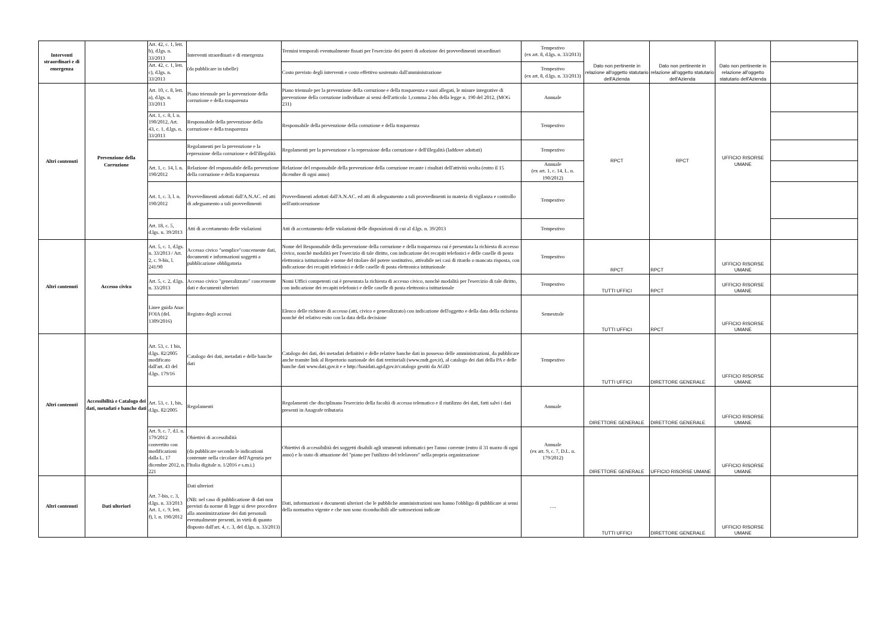| Interventi straordinari e di emergenza | | Art. 42, c. 1, lett. b), d.lgs. n. 33/2013 | Interventi straordinari e di emergenza (da pubblicare in tabelle) | Termini temporali eventualmente fissati per l'esercizio dei poteri di adozione dei provvedimenti straordinari | Tempestivo (ex art. 8, d.lgs. n. 33/2013) | Dato non pertinente in relazione all'oggetto statutario dell'Azienda | Dato non pertinente in relazione all'oggetto statutario dell'Azienda | Dato non pertinente in relazione all'oggetto statutario dell'Azienda | |
| | | Art. 42, c. 1, lett. c), d.lgs. n. 33/2013 | | Costo previsto degli interventi e costo effettivo sostenuto dall'amministrazione | Tempestivo (ex art. 8, d.lgs. n. 33/2013) | | | | |
| Altri contenuti | Prevenzione della Corruzione | Art. 10, c. 8, lett. a), d.lgs. n. 33/2013 | Piano triennale per la prevenzione della corruzione e della trasparenza | Piano triennale per la prevenzione della corruzione e della trasparenza e suoi allegati, le misure integrative di prevenzione della corruzione individuate ai sensi dell'articolo 1,comma 2-bis della legge n. 190 del 2012, (MOG 231) | Annuale | RPCT | RPCT | UFFICIO RISORSE UMANE | |
| | | Art. 1, c. 8, l. n. 190/2012, Art. 43, c. 1, d.lgs. n. 33/2013 | Responsabile della prevenzione della corruzione e della trasparenza | Responsabile della prevenzione della corruzione e della trasparenza | Tempestivo | | | | |
| | | | Regolamenti per la prevenzione e la repressione della corruzione e dell'illegalità | Regolamenti per la prevenzione e la repressione della corruzione e dell'illegalità (laddove adottati) | Tempestivo | | | | |
| | | Art. 1, c. 14, l. n. 190/2012 | Relazione del responsabile della prevenzione della corruzione e della trasparenza | Relazione del responsabile della prevenzione della corruzione recante i risultati dell'attività svolta (entro il 15 dicembre di ogni anno) | Annuale (ex art. 1, c. 14, L. n. 190/2012) | | | | |
| | | Art. 1, c. 3, l. n. 190/2012 | Provvedimenti adottati dall'A.N.AC. ed atti di adeguamento a tali provvedimenti | Provvedimenti adottati dall'A.N.AC. ed atti di adeguamento a tali provvedimenti in materia di vigilanza e controllo nell'anticorruzione | Tempestivo | | | | |
| | | Art. 18, c. 5, d.lgs. n. 39/2013 | Atti di accertamento delle violazioni | Atti di accertamento delle violazioni delle disposizioni di cui al d.lgs. n. 39/2013 | Tempestivo | | | | |
| Altri contenuti | Accesso civico | Art. 5, c. 1, d.lgs. n. 33/2013 / Art. 2, c. 9-bis, l. 241/90 | Accesso civico "semplice"concernente dati, documenti e informazioni soggetti a pubblicazione obbligatoria | Nome del Responsabile della prevenzione della corruzione e della trasparenza cui è presentata la richiesta di accesso civico, nonchè modalità per l'esercizio di tale diritto, con indicazione dei recapiti telefonici e delle caselle di posta elettronica istituzionale e nome del titolare del potere sostitutivo, attivabile nei casi di ritardo o mancata risposta, con indicazione dei recapiti telefonici e delle caselle di posta elettronica istituzionale | Tempestivo | RPCT | RPCT | UFFICIO RISORSE UMANE | |
| | | Art. 5, c. 2, d.lgs. n. 33/2013 | Accesso civico "generalizzato" concernente dati e documenti ulteriori | Nomi Uffici competenti cui è presentata la richiesta di accesso civico, nonchè modalità per l'esercizio di tale diritto, con indicazione dei recapiti telefonici e delle caselle di posta elettronica istituzionale | Tempestivo | TUTTI UFFICI | RPCT | UFFICIO RISORSE UMANE | |
| | | Linee guida Anac FOIA (del. 1309/2016) | Registro degli accessi | Elenco delle richieste di accesso (atti, civico e generalizzato) con indicazione dell'oggetto e della data della richiesta nonché del relativo esito con la data della decisione | Semestrale | TUTTI UFFICI | RPCT | UFFICIO RISORSE UMANE | |
| Altri contenuti | Accessibilità e Catalogo dei dati, metadati e banche dati | Art. 53, c. 1 bis, d.lgs. 82/2005 modificato dall'art. 43 del d.lgs. 179/16 | Catalogo dei dati, metadati e delle banche dati | Catalogo dei dati, dei metadati definitivi e delle relative banche dati in possesso delle amministrazioni, da pubblicare anche tramite link al Repertorio nazionale dei dati territoriali (www.rndt.gov.it), al catalogo dei dati della PA e delle banche dati www.dati.gov.it e e http://basidati.agid.gov.it/catalogo gestiti da AGID | Tempestivo | TUTTI UFFICI | DIRETTORE GENERALE | UFFICIO RISORSE UMANE | |
| | | Art. 53, c. 1, bis, d.lgs. 82/2005 | Regolamenti | Regolamenti che disciplinano l'esercizio della facoltà di accesso telematico e il riutilizzo dei dati, fatti salvi i dati presenti in Anagrafe tributaria | Annuale | DIRETTORE GENERALE | DIRETTORE GENERALE | UFFICIO RISORSE UMANE | |
| | | Art. 9, c. 7, d.l. n. 179/2012 convertito con modificazioni dalla L. 17 dicembre 2012, n. 221 | Obiettivi di accessibilità (da pubblicare secondo le indicazioni contenute nella circolare dell'Agenzia per l'Italia digitale n. 1/2016 e s.m.i.) | Obiettivi di accessibilità dei soggetti disabili agli strumenti informatici per l'anno corrente (entro il 31 marzo di ogni anno) e lo stato di attuazione del "piano per l'utilizzo del telelavoro" nella propria organizzazione | Annuale (ex art. 9, c. 7, D.L. n. 179/2012) | DIRETTORE GENERALE | UFFICIO RISORSE UMANE | UFFICIO RISORSE UMANE | |
| Altri contenuti | Dati ulteriori | Art. 7-bis, c. 3, d.lgs. n. 33/2013 Art. 1, c. 9, lett. f), l. n. 190/2012 | Dati ulteriori (NB: nel caso di pubblicazione di dati non previsti da norme di legge si deve procedere alla anonimizzazione dei dati personali eventualmente presenti, in virtù di quanto disposto dall'art. 4, c. 3, del d.lgs. n. 33/2013) | Dati, informazioni e documenti ulteriori che le pubbliche amministrazioni non hanno l'obbligo di pubblicare ai sensi della normativa vigente e che non sono riconducibili alle sottosezioni indicate | …. | TUTTI UFFICI | DIRETTORE GENERALE | UFFICIO RISORSE UMANE | |